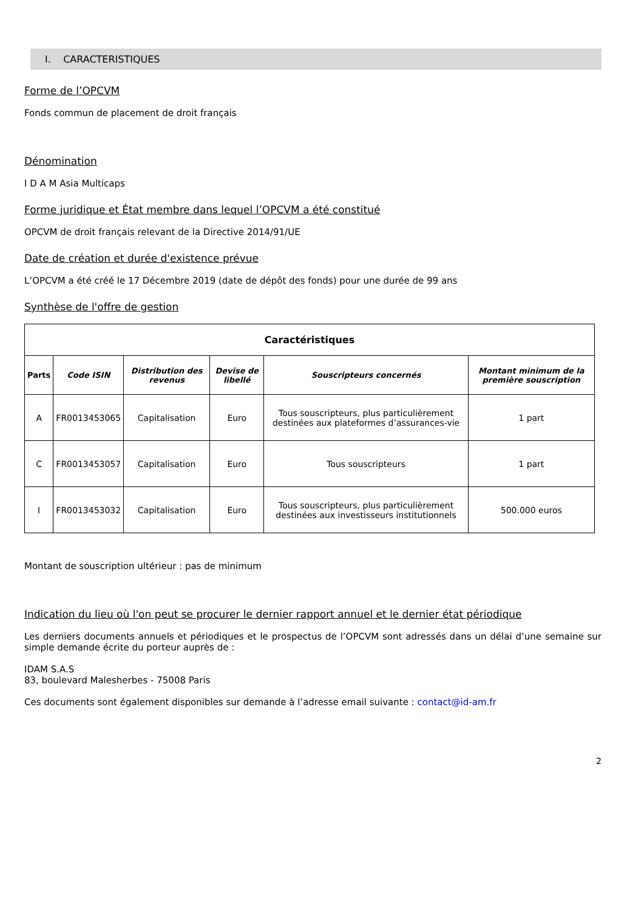I. CARACTERISTIQUES
Forme de l’OPCVM
Fonds commun de placement de droit français
Dénomination
I D A M Asia Multicaps
Forme juridique et État membre dans lequel l’OPCVM a été constitué
OPCVM de droit français relevant de la Directive 2014/91/UE
Date de création et durée d'existence prévue
L’OPCVM a été créé le 17 Décembre 2019 (date de dépôt des fonds) pour une durée de 99 ans
Synthèse de l'offre de gestion
| Caractéristiques | | | | | |
| --- | --- | --- | --- | --- | --- |
| Parts | Code ISIN | Distribution des revenus | Devise de libellé | Souscripteurs concernés | Montant minimum de la première souscription |
| A | FR0013453065 | Capitalisation | Euro | Tous souscripteurs, plus particulièrement destinées aux plateformes d’assurances-vie | 1 part |
| C | FR0013453057 | Capitalisation | Euro | Tous souscripteurs | 1 part |
| I | FR0013453032 | Capitalisation | Euro | Tous souscripteurs, plus particulièrement destinées aux investisseurs institutionnels | 500.000 euros |
Montant de souscription ultérieur : pas de minimum
Indication du lieu où l'on peut se procurer le dernier rapport annuel et le dernier état périodique
Les derniers documents annuels et périodiques et le prospectus de l’OPCVM sont adressés dans un délai d’une semaine sur simple demande écrite du porteur auprès de :
IDAM S.A.S
83, boulevard Malesherbes - 75008 Paris
Ces documents sont également disponibles sur demande à l’adresse email suivante : contact@id-am.fr
2